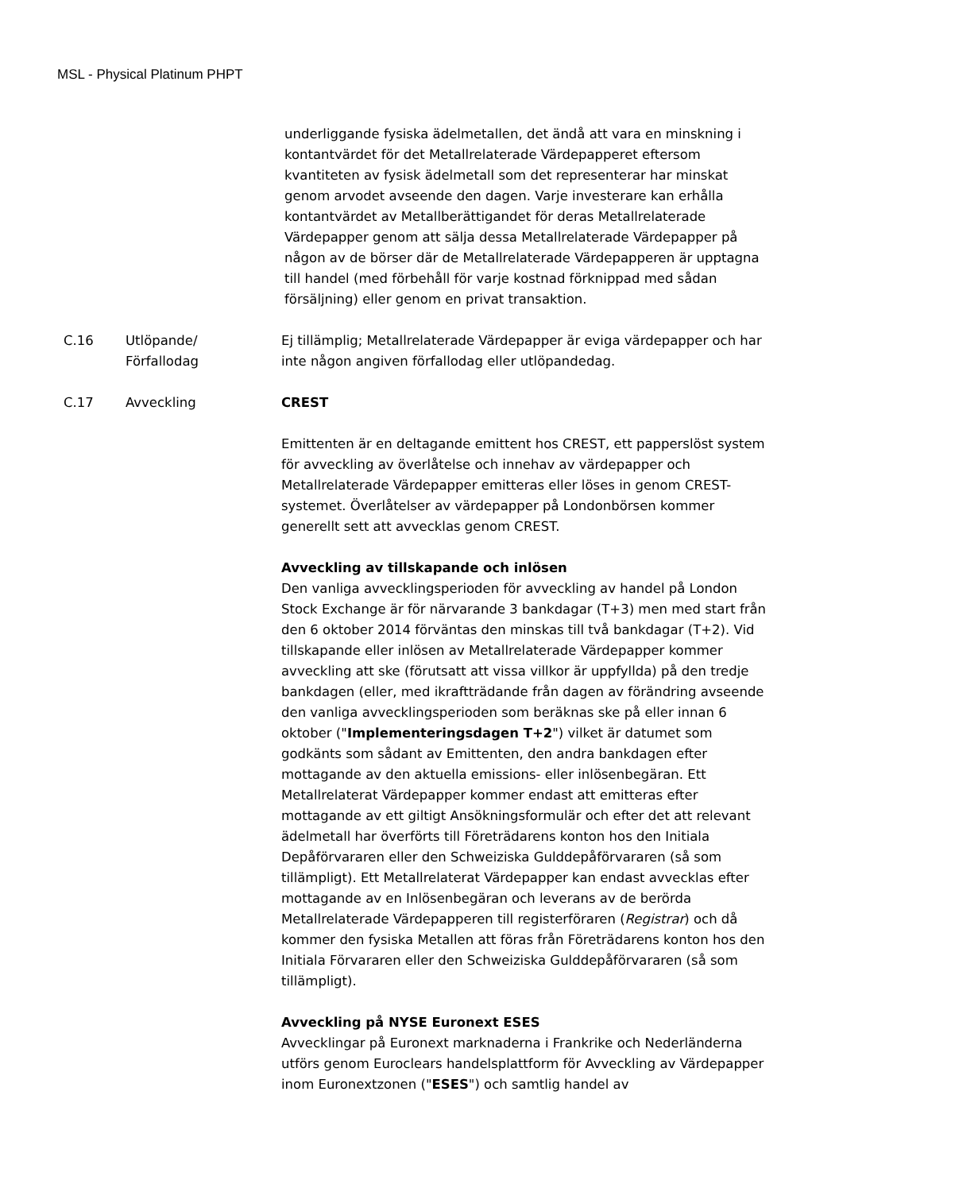MSL - Physical Platinum PHPT
underliggande fysiska ädelmetallen, det ändå att vara en minskning i kontantvärdet för det Metallrelaterade Värdepapperet eftersom kvantiteten av fysisk ädelmetall som det representerar har minskat genom arvodet avseende den dagen. Varje investerare kan erhålla kontantvärdet av Metallberättigandet för deras Metallrelaterade Värdepapper genom att sälja dessa Metallrelaterade Värdepapper på någon av de börser där de Metallrelaterade Värdepapperen är upptagna till handel (med förbehåll för varje kostnad förknippad med sådan försäljning) eller genom en privat transaktion.
| C.16 | Utlöpande/ Förfallodag | Ej tillämplig; Metallrelaterade Värdepapper är eviga värdepapper och har inte någon angiven förfallodag eller utlöpandedag. |
| C.17 | Avveckling | CREST Emittenten är en deltagande emittent hos CREST, ett papperslöst system för avveckling av överlåtelse och innehav av värdepapper och Metallrelaterade Värdepapper emitteras eller löses in genom CREST-systemet. Överlåtelser av värdepapper på Londonbörsen kommer generellt sett att avvecklas genom CREST. Avveckling av tillskapande och inlösen Den vanliga avvecklingsperioden för avveckling av handel på London Stock Exchange är för närvarande 3 bankdagar (T+3) men med start från den 6 oktober 2014 förväntas den minskas till två bankdagar (T+2). Vid tillskapande eller inlösen av Metallrelaterade Värdepapper kommer avveckling att ske (förutsatt att vissa villkor är uppfyllda) på den tredje bankdagen (eller, med ikraftträdande från dagen av förändring avseende den vanliga avvecklingsperioden som beräknas ske på eller innan 6 oktober (" Implementeringsdagen T+2 ") vilket är datumet som godkänts som sådant av Emittenten, den andra bankdagen efter mottagande av den aktuella emissions- eller inlösenbegäran. Ett Metallrelaterat Värdepapper kommer endast att emitteras efter mottagande av ett giltigt Ansökningsformulär och efter det att relevant ädelmetall har överförts till Företrädarens konton hos den Initiala Depåförvararen eller den Schweiziska Gulddepåförvararen (så som tillämpligt). Ett Metallrelaterat Värdepapper kan endast avvecklas efter mottagande av en Inlösenbegäran och leverans av de berörda Metallrelaterade Värdepapperen till registerföraren ( Registrar ) och då kommer den fysiska Metallen att föras från Företrädarens konton hos den Initiala Förvararen eller den Schweiziska Gulddepåförvararen (så som tillämpligt). Avveckling på NYSE Euronext ESES Avvecklingar på Euronext marknaderna i Frankrike och Nederländerna utförs genom Euroclears handelsplattform för Avveckling av Värdepapper inom Euronextzonen (" ESES ") och samtlig handel av |